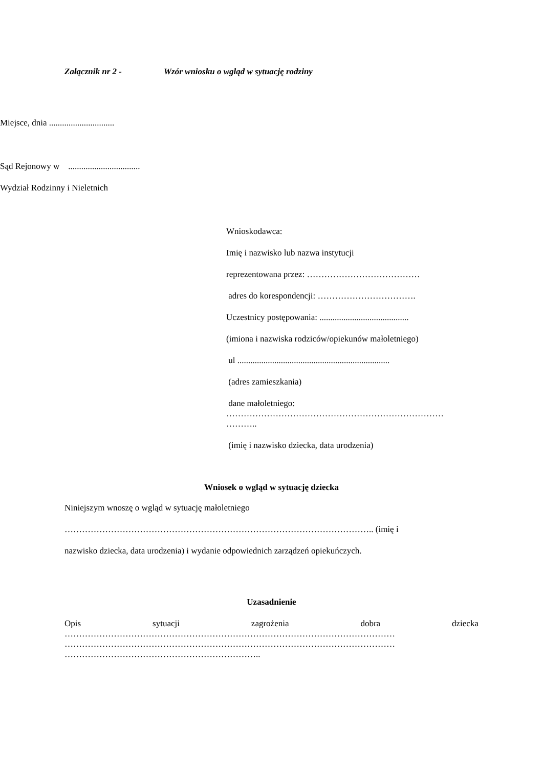Załącznik nr 2 - Wzór wniosku o wgląd w sytuację rodziny
Miejsce, dnia ..............................
Sąd Rejonowy w .................................
Wydział Rodzinny i Nieletnich
Wnioskodawca:
Imię i nazwisko lub nazwa instytucji
reprezentowana przez: …………………………………
adres do korespondencji: …………………………….
Uczestnicy postępowania: .........................................
(imiona i nazwiska rodziców/opiekunów małoletniego)
ul ......................................................................
(adres zamieszkania)
dane małoletniego:
…………………………………………………………………
………..
(imię i nazwisko dziecka, data urodzenia)
Wniosek o wgląd w sytuację dziecka
Niniejszym wnoszę o wgląd w sytuację małoletniego
…………………………………………………………………………………………….. (imię i
nazwisko dziecka, data urodzenia) i wydanie odpowiednich zarządzeń opiekuńczych.
Uzasadnienie
Opis sytuacji zagrożenia dobra dziecka
……………………………………………………………………………………………………
……………………………………………………………………………………………………
…………………………………………………………..